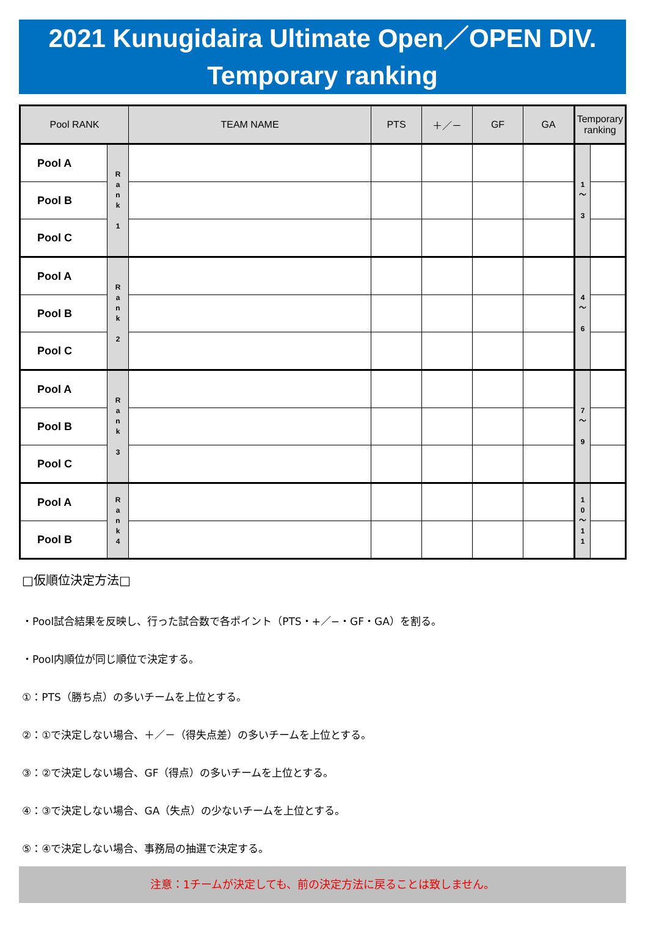2021 Kunugidaira Ultimate Open／OPEN DIV.
Temporary ranking
| Pool RANK | | TEAM NAME | PTS | ＋／－ | GF | GA | Temporary ranking | |
| --- | --- | --- | --- | --- | --- | --- | --- | --- |
| Pool A | R a n k 1 | | | | | | 1 〜 3 | |
| Pool B | | | | | | | | |
| Pool C | | | | | | | | |
| Pool A | R a n k 2 | | | | | | 4 〜 6 | |
| Pool B | | | | | | | | |
| Pool C | | | | | | | | |
| Pool A | R a n k 3 | | | | | | 7 〜 9 | |
| Pool B | | | | | | | | |
| Pool C | | | | | | | | |
| Pool A | R a n k 4 | | | | | | 1 0 〜 1 1 | |
| Pool B | | | | | | | | |
□仮順位決定方法□
・Pool試合結果を反映し、行った試合数で各ポイント（PTS・+／−・GF・GA）を割る。
・Pool内順位が同じ順位で決定する。
①：PTS（勝ち点）の多いチームを上位とする。
②：①で決定しない場合、＋／－（得失点差）の多いチームを上位とする。
③：②で決定しない場合、GF（得点）の多いチームを上位とする。
④：③で決定しない場合、GA（失点）の少ないチームを上位とする。
⑤：④で決定しない場合、事務局の抽選で決定する。
注意：1チームが決定しても、前の決定方法に戻ることは致しません。